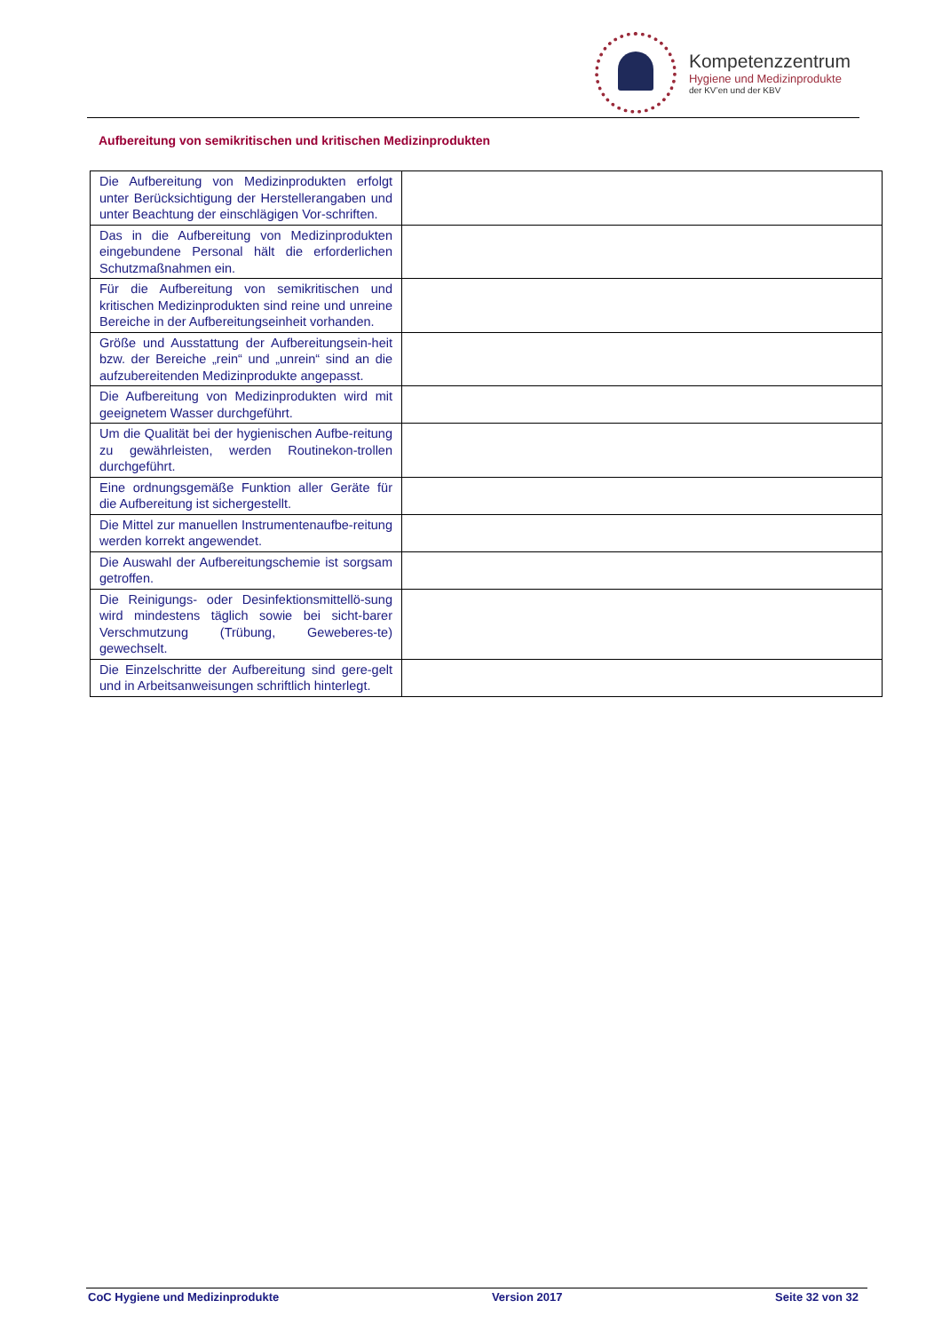Kompetenzzentrum
Hygiene und Medizinprodukte
der KV’en und der KBV
Aufbereitung von semikritischen und kritischen Medizinprodukten
| Die Aufbereitung von Medizinprodukten erfolgt unter Berücksichtigung der Herstellerangaben und unter Beachtung der einschlägigen Vor-schriften. | |
| Das in die Aufbereitung von Medizinprodukten eingebundene Personal hält die erforderlichen Schutzmaßnahmen ein. | |
| Für die Aufbereitung von semikritischen und kritischen Medizinprodukten sind reine und unreine Bereiche in der Aufbereitungseinheit vorhanden. | |
| Größe und Ausstattung der Aufbereitungsein-heit bzw. der Bereiche „rein“ und „unrein“ sind an die aufzubereitenden Medizinprodukte angepasst. | |
| Die Aufbereitung von Medizinprodukten wird mit geeignetem Wasser durchgeführt. | |
| Um die Qualität bei der hygienischen Aufbe-reitung zu gewährleisten, werden Routinekon-trollen durchgeführt. | |
| Eine ordnungsgemäße Funktion aller Geräte für die Aufbereitung ist sichergestellt. | |
| Die Mittel zur manuellen Instrumentenaufbe-reitung werden korrekt angewendet. | |
| Die Auswahl der Aufbereitungschemie ist sorgsam getroffen. | |
| Die Reinigungs- oder Desinfektionsmittellö-sung wird mindestens täglich sowie bei sicht-barer Verschmutzung (Trübung, Geweberes-te) gewechselt. | |
| Die Einzelschritte der Aufbereitung sind gere-gelt und in Arbeitsanweisungen schriftlich hinterlegt. | |
CoC Hygiene und Medizinprodukte Version 2017 Seite 32 von 32